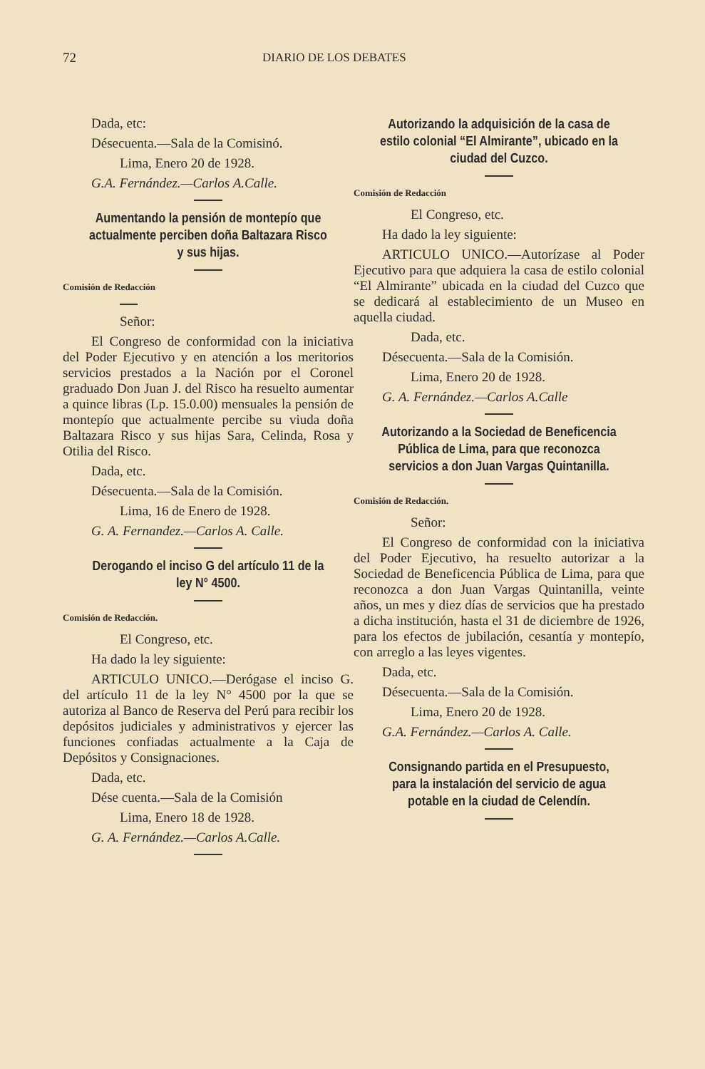72 DIARIO DE LOS DEBATES
Dada, etc:
Désecuenta.—Sala de la Comisinó.
Lima, Enero 20 de 1928.
G.A. Fernández.—Carlos A.Calle.
Aumentando la pensión de montepío que actualmente perciben doña Baltazara Risco y sus hijas.
Comisión de Redacción
Señor:
El Congreso de conformidad con la iniciativa del Poder Ejecutivo y en atención a los meritorios servicios prestados a la Nación por el Coronel graduado Don Juan J. del Risco ha resuelto aumentar a quince libras (Lp. 15.0.00) mensuales la pensión de montepío que actualmente percibe su viuda doña Baltazara Risco y sus hijas Sara, Celinda, Rosa y Otilia del Risco.
Dada, etc.
Désecuenta.—Sala de la Comisión.
Lima, 16 de Enero de 1928.
G. A. Fernandez.—Carlos A. Calle.
Derogando el inciso G del artículo 11 de la ley N° 4500.
Comisión de Redacción.
El Congreso, etc.
Ha dado la ley siguiente:
ARTICULO UNICO.—Derógase el inciso G. del artículo 11 de la ley N° 4500 por la que se autoriza al Banco de Reserva del Perú para recibir los depósitos judiciales y administrativos y ejercer las funciones confiadas actualmente a la Caja de Depósitos y Consignaciones.
Dada, etc.
Dése cuenta.—Sala de la Comisión
Lima, Enero 18 de 1928.
G. A. Fernández.—Carlos A.Calle.
Autorizando la adquisición de la casa de estilo colonial “El Almirante”, ubicado en la ciudad del Cuzco.
Comisión de Redacción
El Congreso, etc.
Ha dado la ley siguiente:
ARTICULO UNICO.—Autorízase al Poder Ejecutivo para que adquiera la casa de estilo colonial “El Almirante” ubicada en la ciudad del Cuzco que se dedicará al establecimiento de un Museo en aquella ciudad.
Dada, etc.
Désecuenta.—Sala de la Comisión.
Lima, Enero 20 de 1928.
G. A. Fernández.—Carlos A.Calle
Autorizando a la Sociedad de Beneficencia Pública de Lima, para que reconozca servicios a don Juan Vargas Quintanilla.
Comisión de Redacción.
Señor:
El Congreso de conformidad con la iniciativa del Poder Ejecutivo, ha resuelto autorizar a la Sociedad de Beneficencia Pública de Lima, para que reconozca a don Juan Vargas Quintanilla, veinte años, un mes y diez días de servicios que ha prestado a dicha institución, hasta el 31 de diciembre de 1926, para los efectos de jubilación, cesantía y montepío, con arreglo a las leyes vigentes.
Dada, etc.
Désecuenta.—Sala de la Comisión.
Lima, Enero 20 de 1928.
G.A. Fernández.—Carlos A. Calle.
Consignando partida en el Presupuesto, para la instalación del servicio de agua potable en la ciudad de Celendín.